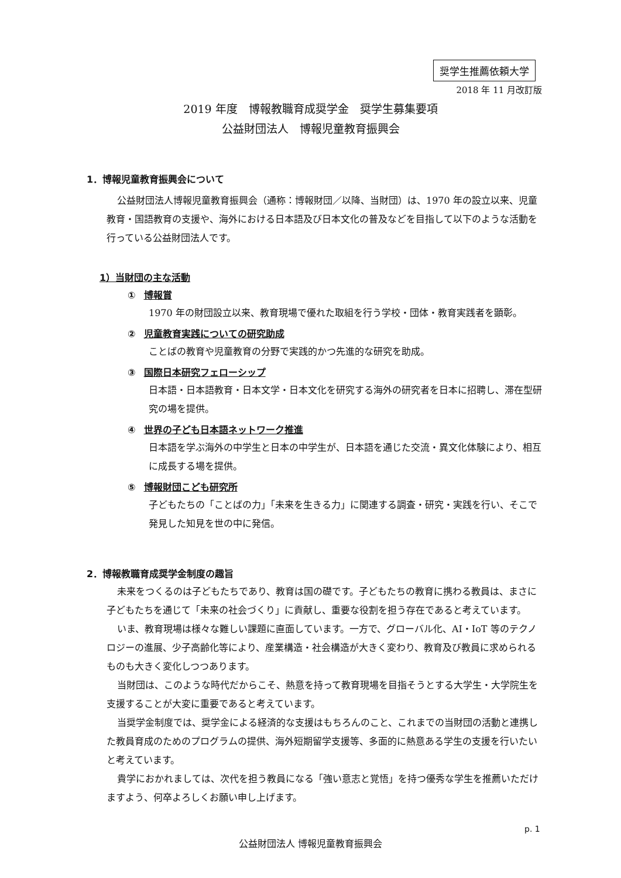奨学生推薦依頼大学
2018 年 11 月改訂版
2019 年度　博報教職育成奨学金　奨学生募集要項
公益財団法人　博報児童教育振興会
1．博報児童教育振興会について
公益財団法人博報児童教育振興会（通称：博報財団／以降、当財団）は、1970 年の設立以来、児童教育・国語教育の支援や、海外における日本語及び日本文化の普及などを目指して以下のような活動を行っている公益財団法人です。
1）当財団の主な活動
① 博報賞
1970 年の財団設立以来、教育現場で優れた取組を行う学校・団体・教育実践者を顕彰。
② 児童教育実践についての研究助成
ことばの教育や児童教育の分野で実践的かつ先進的な研究を助成。
③ 国際日本研究フェローシップ
日本語・日本語教育・日本文学・日本文化を研究する海外の研究者を日本に招聘し、滞在型研究の場を提供。
④ 世界の子ども日本語ネットワーク推進
日本語を学ぶ海外の中学生と日本の中学生が、日本語を通じた交流・異文化体験により、相互に成長する場を提供。
⑤ 博報財団こども研究所
子どもたちの「ことばの力」「未来を生きる力」に関連する調査・研究・実践を行い、そこで発見した知見を世の中に発信。
2．博報教職育成奨学金制度の趣旨
未来をつくるのは子どもたちであり、教育は国の礎です。子どもたちの教育に携わる教員は、まさに子どもたちを通じて「未来の社会づくり」に貢献し、重要な役割を担う存在であると考えています。
いま、教育現場は様々な難しい課題に直面しています。一方で、グローバル化、AI・IoT 等のテクノロジーの進展、少子高齢化等により、産業構造・社会構造が大きく変わり、教育及び教員に求められるものも大きく変化しつつあります。
当財団は、このような時代だからこそ、熱意を持って教育現場を目指そうとする大学生・大学院生を支援することが大変に重要であると考えています。
当奨学金制度では、奨学金による経済的な支援はもちろんのこと、これまでの当財団の活動と連携した教員育成のためのプログラムの提供、海外短期留学支援等、多面的に熱意ある学生の支援を行いたいと考えています。
貴学におかれましては、次代を担う教員になる「強い意志と覚悟」を持つ優秀な学生を推薦いただけますよう、何卒よろしくお願い申し上げます。
p. 1
公益財団法人 博報児童教育振興会